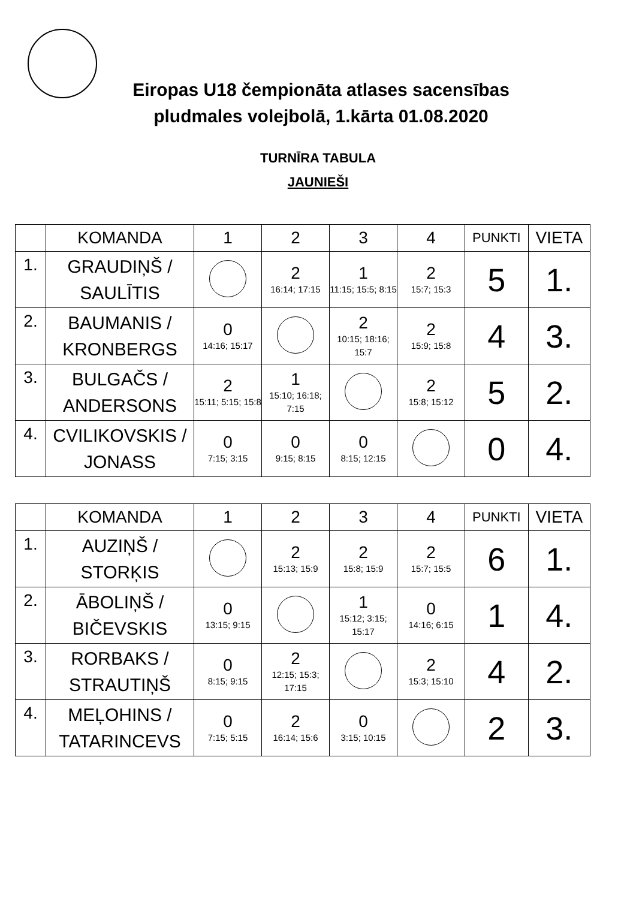Eiropas U18 čempionāta atlases sacensības
pludmales volejbolā, 1.kārta 01.08.2020
TURNĪRA TABULA
JAUNIEŠI
| | KOMANDA | 1 | 2 | 3 | 4 | PUNKTI | VIETA |
| --- | --- | --- | --- | --- | --- | --- | --- |
| 1. | GRAUDIŅŠ / SAULĪTIS | | 2 16:14; 17:15 | 1 11:15; 15:5; 8:15 | 2 15:7; 15:3 | 5 | 1. |
| 2. | BAUMANIS / KRONBERGS | 0 14:16; 15:17 | | 2 10:15; 18:16; 15:7 | 2 15:9; 15:8 | 4 | 3. |
| 3. | BULGAČS / ANDERSONS | 2 15:11; 5:15; 15:8 | 1 15:10; 16:18; 7:15 | | 2 15:8; 15:12 | 5 | 2. |
| 4. | CVILIKOVSKIS / JONASS | 0 7:15; 3:15 | 0 9:15; 8:15 | 0 8:15; 12:15 | | 0 | 4. |
| | KOMANDA | 1 | 2 | 3 | 4 | PUNKTI | VIETA |
| --- | --- | --- | --- | --- | --- | --- | --- |
| 1. | AUZIŅŠ / STORĶIS | | 2 15:13; 15:9 | 2 15:8; 15:9 | 2 15:7; 15:5 | 6 | 1. |
| 2. | ĀBOLIŅŠ / BIČEVSKIS | 0 13:15; 9:15 | | 1 15:12; 3:15; 15:17 | 0 14:16; 6:15 | 1 | 4. |
| 3. | RORBAKS / STRAUTIŅŠ | 0 8:15; 9:15 | 2 12:15; 15:3; 17:15 | | 2 15:3; 15:10 | 4 | 2. |
| 4. | MEĻOHINS / TATARINCEVS | 0 7:15; 5:15 | 2 16:14; 15:6 | 0 3:15; 10:15 | | 2 | 3. |